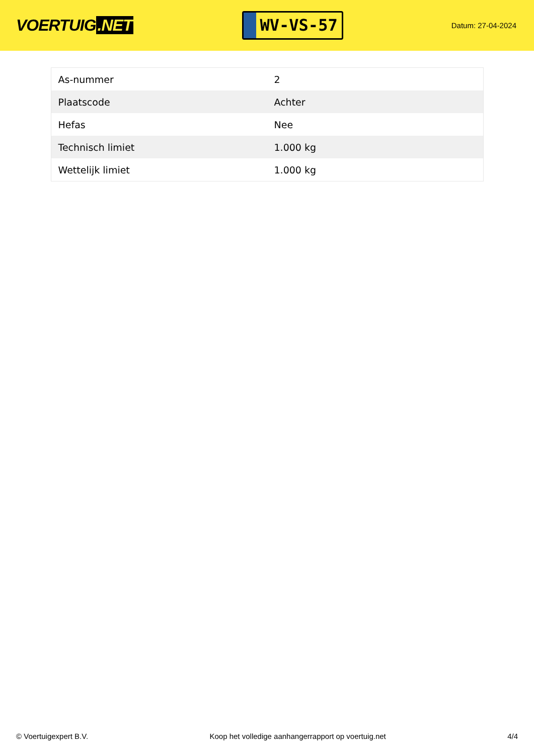VOERTUIG.NET
WV-VS-57
Datum: 27-04-2024
| As-nummer | 2 |
| Plaatscode | Achter |
| Hefas | Nee |
| Technisch limiet | 1.000 kg |
| Wettelijk limiet | 1.000 kg |
© Voertuigexpert B.V. Koop het volledige aanhangerrapport op voertuig.net 4/4